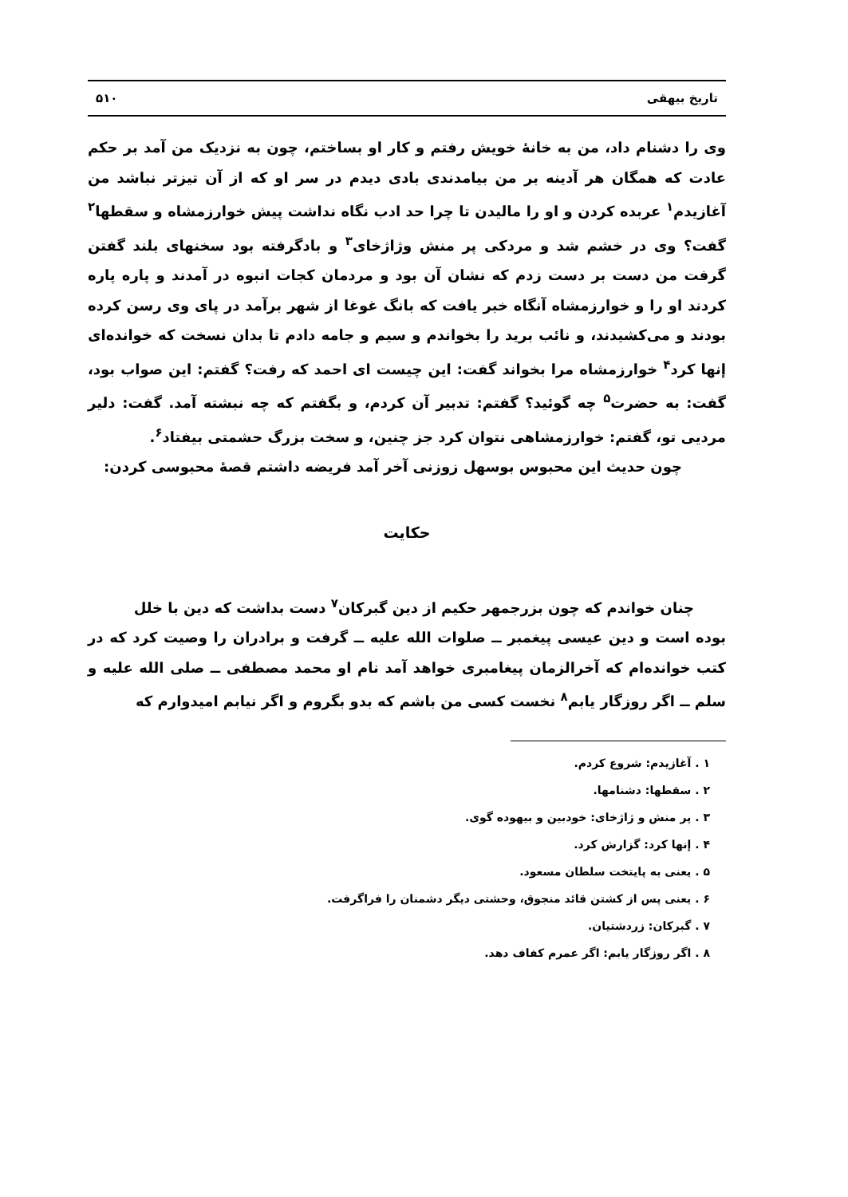تاریخ بیهقی ۵۱۰
وی را دشنام داد، من به خانهٔ خویش رفتم و کار او بساختم، چون به نزدیک من آمد بر حکم عادت که همگان هر آدینه بر من بیامدندی بادی دیدم در سر او که از آن تیزتر نباشد من آغازیدم<sup>۱</sup> عربده کردن و او را مالیدن تا چرا حد ادب نگاه نداشت پیش خوارزمشاه و سقطها<sup>۲</sup> گفت؟ وی در خشم شد و مردکی پر منش وژاژخای<sup>۳</sup> و بادگرفته بود سخنهای بلند گفتن گرفت من دست بر دست زدم که نشان آن بود و مردمان کجات انبوه در آمدند و پاره پاره کردند او را و خوارزمشاه آنگاه خبر یافت که بانگ غوغا از شهر برآمد در پای وی رسن کرده بودند و می‌کشیدند، و نائب برید را بخواندم و سیم و جامه دادم تا بدان نسخت که خوانده‌ای إنها کرد<sup>۴</sup> خوارزمشاه مرا بخواند گفت: این چیست ای احمد که رفت؟ گفتم: این صواب بود، گفت: به حضرت<sup>۵</sup> چه گوئید؟ گفتم: تدبیر آن کردم، و بگفتم که چه نبشته آمد. گفت: دلیر مردیی تو، گفتم: خوارزمشاهی نتوان کرد جز چنین، و سخت بزرگ حشمتی بیفتاد<sup>۶</sup>.
چون حدیث این محبوس بوسهل زوزنی آخر آمد فریضه داشتم قصهٔ محبوسی کردن:
حکایت
چنان خواندم که چون بزرجمهر حکیم از دین گبرکان<sup>۷</sup> دست بداشت که دین با خلل
بوده است و دین عیسی پیغمبر ــ صلوات الله علیه ــ گرفت و برادران را وصیت کرد که در کتب خوانده‌ام که آخرالزمان پیغامبری خواهد آمد نام او محمد مصطفی ــ صلی الله علیه و سلم ــ اگر روزگار یابم<sup>۸</sup> نخست کسی من باشم که بدو بگروم و اگر نیابم امیدوارم که
۱ . آغازیدم: شروع کردم.
۲ . سقطها: دشنامها.
۳ . پر منش و ژاژخای: خودبین و بیهوده گوی.
۴ . إنها کرد: گزارش کرد.
۵ . یعنی به پایتخت سلطان مسعود.
۶ . یعنی پس از کشتن قائد منجوق، وحشتی دیگر دشمنان را فراگرفت.
۷ . گبرکان: زردشتیان.
۸ . اگر روزگار یابم: اگر عمرم کفاف دهد.